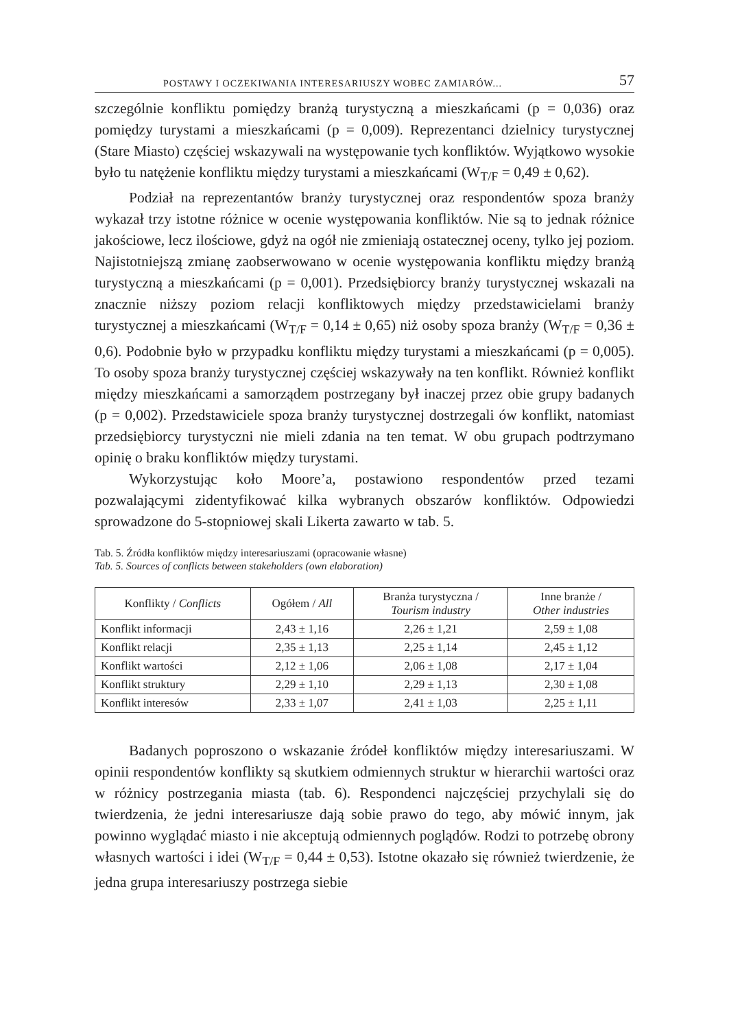POSTAWY I OCZEKIWANIA INTERESARIUSZY WOBEC ZAMIARÓW... 57
szczególnie konfliktu pomiędzy branżą turystyczną a mieszkańcami (p = 0,036) oraz pomiędzy turystami a mieszkańcami (p = 0,009). Reprezentanci dzielnicy turystycznej (Stare Miasto) częściej wskazywali na występowanie tych konfliktów. Wyjątkowo wysokie było tu natężenie konfliktu między turystami a mieszkańcami (W<sub>T/F</sub> = 0,49 ± 0,62).
Podział na reprezentantów branży turystycznej oraz respondentów spoza branży wykazał trzy istotne różnice w ocenie występowania konfliktów. Nie są to jednak różnice jakościowe, lecz ilościowe, gdyż na ogół nie zmieniają ostatecznej oceny, tylko jej poziom. Najistotniejszą zmianę zaobserwowano w ocenie występowania konfliktu między branżą turystyczną a mieszkańcami (p = 0,001). Przedsiębiorcy branży turystycznej wskazali na znacznie niższy poziom relacji konfliktowych między przedstawicielami branży turystycznej a mieszkańcami (W<sub>T/F</sub> = 0,14 ± 0,65) niż osoby spoza branży (W<sub>T/F</sub> = 0,36 ± 0,6). Podobnie było w przypadku konfliktu między turystami a mieszkańcami (p = 0,005). To osoby spoza branży turystycznej częściej wskazywały na ten konflikt. Również konflikt między mieszkańcami a samorządem postrzegany był inaczej przez obie grupy badanych (p = 0,002). Przedstawiciele spoza branży turystycznej dostrzegali ów konflikt, natomiast przedsiębiorcy turystyczni nie mieli zdania na ten temat. W obu grupach podtrzymano opinię o braku konfliktów między turystami.
Wykorzystując koło Moore’a, postawiono respondentów przed tezami pozwalającymi zidentyfikować kilka wybranych obszarów konfliktów. Odpowiedzi sprowadzone do 5-stopniowej skali Likerta zawarto w tab. 5.
Tab. 5. Źródła konfliktów między interesariuszami (opracowanie własne)
Tab. 5. Sources of conflicts between stakeholders (own elaboration)
| Konflikty / Conflicts | Ogółem / All | Branża turystyczna / Tourism industry | Inne branże / Other industries |
| --- | --- | --- | --- |
| Konflikt informacji | 2,43 ± 1,16 | 2,26 ± 1,21 | 2,59 ± 1,08 |
| Konflikt relacji | 2,35 ± 1,13 | 2,25 ± 1,14 | 2,45 ± 1,12 |
| Konflikt wartości | 2,12 ± 1,06 | 2,06 ± 1,08 | 2,17 ± 1,04 |
| Konflikt struktury | 2,29 ± 1,10 | 2,29 ± 1,13 | 2,30 ± 1,08 |
| Konflikt interesów | 2,33 ± 1,07 | 2,41 ± 1,03 | 2,25 ± 1,11 |
Badanych poproszono o wskazanie źródeł konfliktów między interesariuszami. W opinii respondentów konflikty są skutkiem odmiennych struktur w hierarchii wartości oraz w różnicy postrzegania miasta (tab. 6). Respondenci najczęściej przychylali się do twierdzenia, że jedni interesariusze dają sobie prawo do tego, aby mówić innym, jak powinno wyglądać miasto i nie akceptują odmiennych poglądów. Rodzi to potrzebę obrony własnych wartości i idei (W<sub>T/F</sub> = 0,44 ± 0,53). Istotne okazało się również twierdzenie, że jedna grupa interesariuszy postrzega siebie